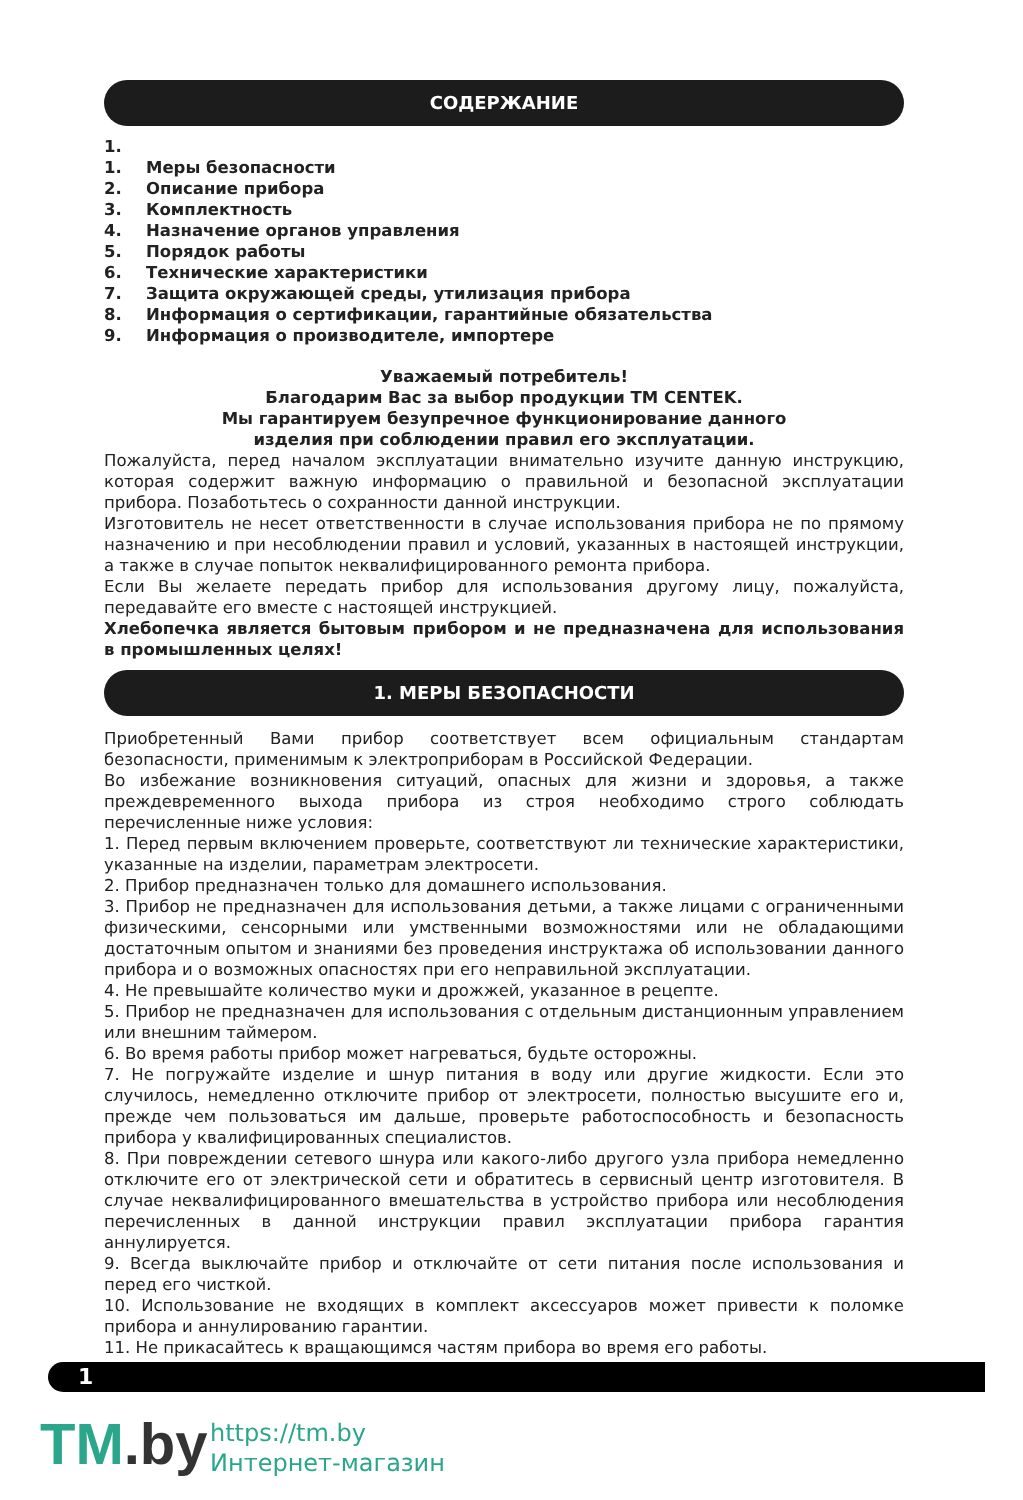СОДЕРЖАНИЕ
1.
1. Меры безопасности
2. Описание прибора
3. Комплектность
4. Назначение органов управления
5. Порядок работы
6. Технические характеристики
7. Защита окружающей среды, утилизация прибора
8. Информация о сертификации, гарантийные обязательства
9. Информация о производителе, импортере
Уважаемый потребитель!
Благодарим Вас за выбор продукции ТМ CENTEK.
Мы гарантируем безупречное функционирование данного
изделия при соблюдении правил его эксплуатации.
Пожалуйста, перед началом эксплуатации внимательно изучите данную инструкцию, которая содержит важную информацию о правильной и безопасной эксплуатации прибора. Позаботьтесь о сохранности данной инструкции.
Изготовитель не несет ответственности в случае использования прибора не по прямому назначению и при несоблюдении правил и условий, указанных в настоящей инструкции, а также в случае попыток неквалифицированного ремонта прибора.
Если Вы желаете передать прибор для использования другому лицу, пожалуйста, передавайте его вместе с настоящей инструкцией.
Хлебопечка является бытовым прибором и не предназначена для использования в промышленных целях!
1. МЕРЫ БЕЗОПАСНОСТИ
Приобретенный Вами прибор соответствует всем официальным стандартам безопасности, применимым к электроприборам в Российской Федерации.
Во избежание возникновения ситуаций, опасных для жизни и здоровья, а также преждевременного выхода прибора из строя необходимо строго соблюдать перечисленные ниже условия:
1. Перед первым включением проверьте, соответствуют ли технические характеристики, указанные на изделии, параметрам электросети.
2. Прибор предназначен только для домашнего использования.
3. Прибор не предназначен для использования детьми, а также лицами с ограниченными физическими, сенсорными или умственными возможностями или не обладающими достаточным опытом и знаниями без проведения инструктажа об использовании данного прибора и о возможных опасностях при его неправильной эксплуатации.
4. Не превышайте количество муки и дрожжей, указанное в рецепте.
5. Прибор не предназначен для использования с отдельным дистанционным управлением или внешним таймером.
6. Во время работы прибор может нагреваться, будьте осторожны.
7. Не погружайте изделие и шнур питания в воду или другие жидкости. Если это случилось, немедленно отключите прибор от электросети, полностью высушите его и, прежде чем пользоваться им дальше, проверьте работоспособность и безопасность прибора у квалифицированных специалистов.
8. При повреждении сетевого шнура или какого-либо другого узла прибора немедленно отключите его от электрической сети и обратитесь в сервисный центр изготовителя. В случае неквалифицированного вмешательства в устройство прибора или несоблюдения перечисленных в данной инструкции правил эксплуатации прибора гарантия аннулируется.
9. Всегда выключайте прибор и отключайте от сети питания после использования и перед его чисткой.
10. Использование не входящих в комплект аксессуаров может привести к поломке прибора и аннулированию гарантии.
11. Не прикасайтесь к вращающимся частям прибора во время его работы.
1
TM.by
https://tm.by
Интернет-магазин